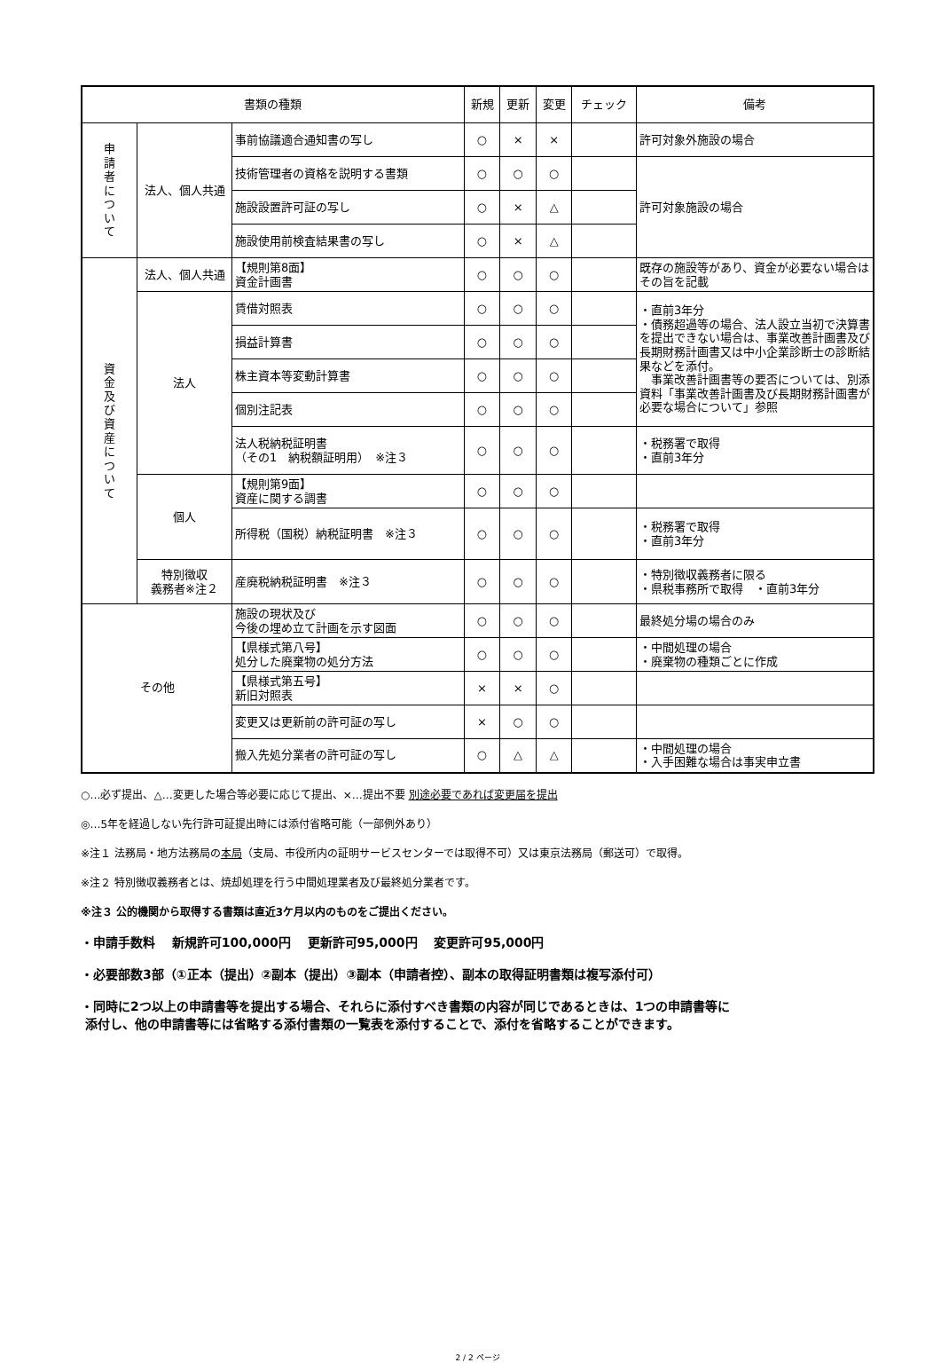| 書類の種類 | | | 新規 | 更新 | 変更 | チェック | 備考 |
| --- | --- | --- | --- | --- | --- | --- | --- |
| 申 請 者 に つ い て | 法人、個人共通 | 事前協議適合通知書の写し | ○ | × | × | | 許可対象外施設の場合 |
| | | 技術管理者の資格を説明する書類 | ○ | ○ | ○ | | 許可対象施設の場合 |
| | | 施設設置許可証の写し | ○ | × | △ | | |
| | | 施設使用前検査結果書の写し | ○ | × | △ | | |
| 資 金 及 び 資 産 に つ い て | 法人、個人共通 | 【規則第8面】 資金計画書 | ○ | ○ | ○ | | 既存の施設等があり、資金が必要ない場合はその旨を記載 |
| | 法人 | 賃借対照表 | ○ | ○ | ○ | | ・直前3年分 ・債務超過等の場合、法人設立当初で決算書を提出できない場合は、事業改善計画書及び長期財務計画書又は中小企業診断士の診断結果などを添付。 事業改善計画書等の要否については、別添資料「事業改善計画書及び長期財務計画書が必要な場合について」参照 |
| | | 損益計算書 | ○ | ○ | ○ | | |
| | | 株主資本等変動計算書 | ○ | ○ | ○ | | |
| | | 個別注記表 | ○ | ○ | ○ | | |
| | | 法人税納税証明書 （その1 納税額証明用） ※注３ | ○ | ○ | ○ | | ・税務署で取得 ・直前3年分 |
| | 個人 | 【規則第9面】 資産に関する調書 | ○ | ○ | ○ | | |
| | | 所得税（国税）納税証明書 ※注３ | ○ | ○ | ○ | | ・税務署で取得 ・直前3年分 |
| | 特別徴収 義務者※注２ | 産廃税納税証明書 ※注３ | ○ | ○ | ○ | | ・特別徴収義務者に限る ・県税事務所で取得 ・直前3年分 |
| その他 | | 施設の現状及び 今後の埋め立て計画を示す図面 | ○ | ○ | ○ | | 最終処分場の場合のみ |
| | | 【県様式第八号】 処分した廃棄物の処分方法 | ○ | ○ | ○ | | ・中間処理の場合 ・廃棄物の種類ごとに作成 |
| | | 【県様式第五号】 新旧対照表 | × | × | ○ | | |
| | | 変更又は更新前の許可証の写し | × | ○ | ○ | | |
| | | 搬入先処分業者の許可証の写し | ○ | △ | △ | | ・中間処理の場合 ・入手困難な場合は事実申立書 |
○…必ず提出、△…変更した場合等必要に応じて提出、×…提出不要 別途必要であれば変更届を提出
◎…5年を経過しない先行許可証提出時には添付省略可能（一部例外あり）
※注１ 法務局・地方法務局の本局（支局、市役所内の証明サービスセンターでは取得不可）又は東京法務局（郵送可）で取得。
※注２ 特別徴収義務者とは、焼却処理を行う中間処理業者及び最終処分業者です。
※注３ 公的機関から取得する書類は直近3ケ月以内のものをご提出ください。
・申請手数料　 新規許可100,000円　 更新許可95,000円　 変更許可95,000円
・必要部数3部（①正本（提出）②副本（提出）③副本（申請者控）、副本の取得証明書類は複写添付可）
・同時に2つ以上の申請書等を提出する場合、それらに添付すべき書類の内容が同じであるときは、1つの申請書等に
添付し、他の申請書等には省略する添付書類の一覧表を添付することで、添付を省略することができます。
2 / 2 ページ